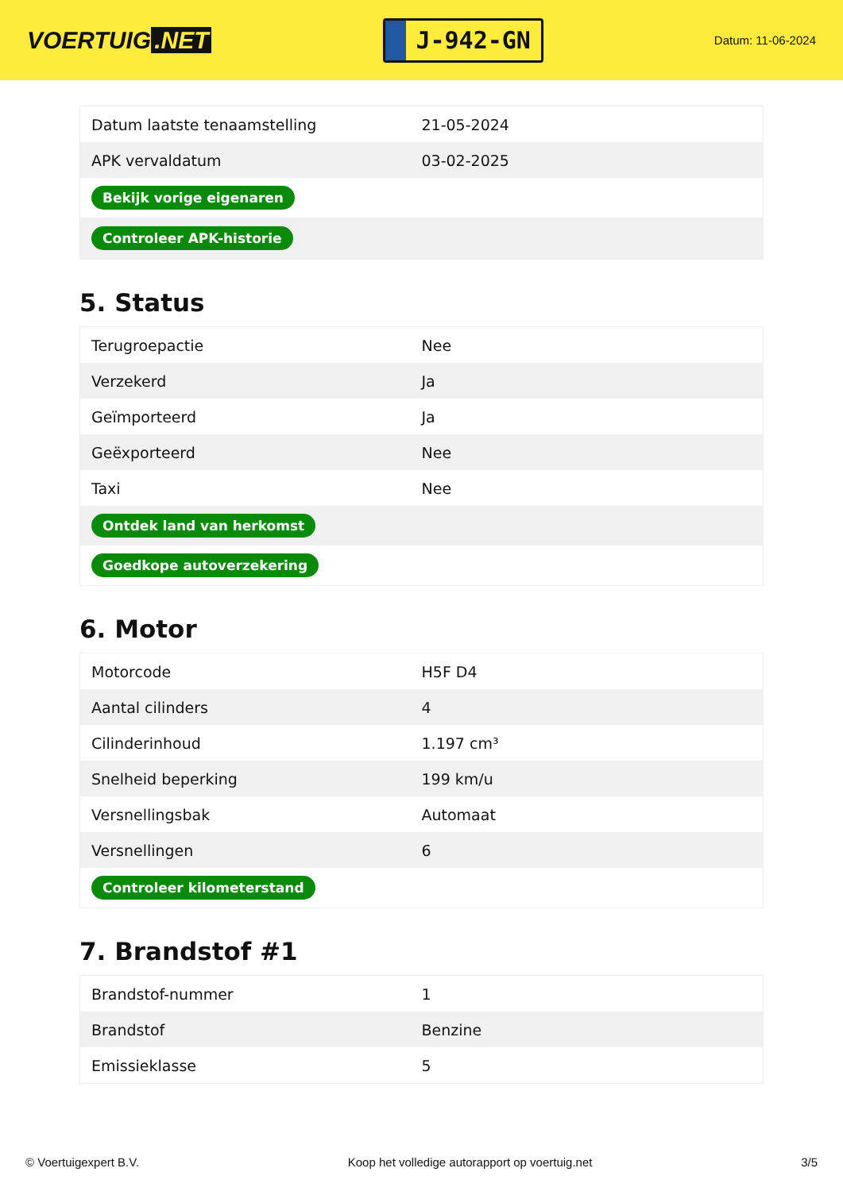VOERTUIG.NET
J-942-GN
Datum: 11-06-2024
| Datum laatste tenaamstelling | 21-05-2024 |
| APK vervaldatum | 03-02-2025 |
| Bekijk vorige eigenaren | |
| Controleer APK-historie | |
5. Status
| Terugroepactie | Nee |
| Verzekerd | Ja |
| Geïmporteerd | Ja |
| Geëxporteerd | Nee |
| Taxi | Nee |
| Ontdek land van herkomst | |
| Goedkope autoverzekering | |
6. Motor
| Motorcode | H5F D4 |
| Aantal cilinders | 4 |
| Cilinderinhoud | 1.197 cm³ |
| Snelheid beperking | 199 km/u |
| Versnellingsbak | Automaat |
| Versnellingen | 6 |
| Controleer kilometerstand | |
7. Brandstof #1
| Brandstof-nummer | 1 |
| Brandstof | Benzine |
| Emissieklasse | 5 |
© Voertuigexpert B.V. Koop het volledige autorapport op voertuig.net 3/5